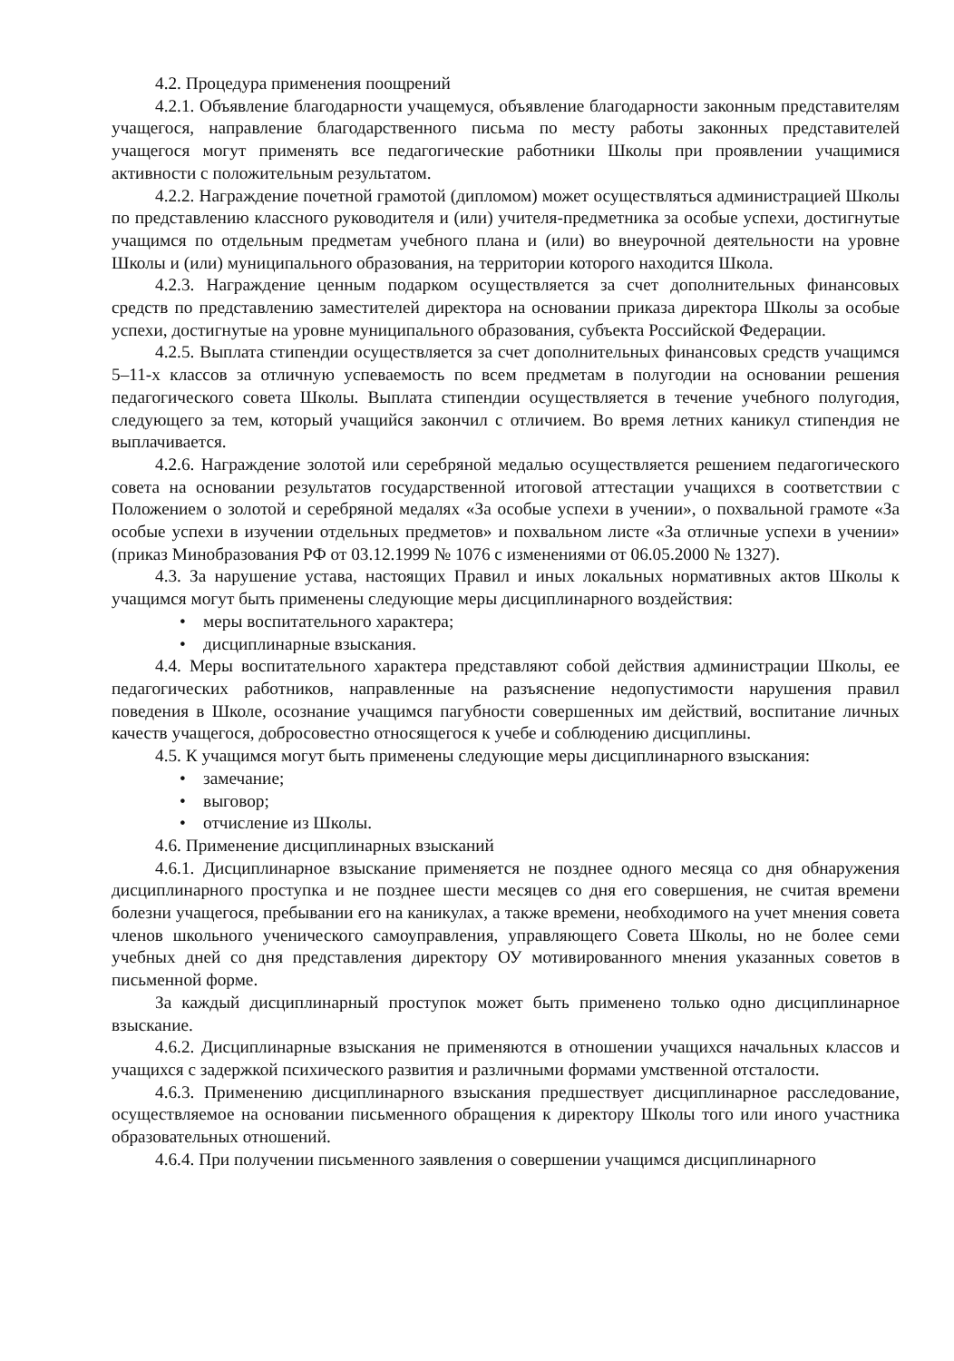4.2. Процедура применения поощрений
4.2.1. Объявление благодарности учащемуся, объявление благодарности законным представителям учащегося, направление благодарственного письма по месту работы законных представителей учащегося могут применять все педагогические работники Школы при проявлении учащимися активности с положительным результатом.
4.2.2. Награждение почетной грамотой (дипломом) может осуществляться администрацией Школы по представлению классного руководителя и (или) учителя-предметника за особые успехи, достигнутые учащимся по отдельным предметам учебного плана и (или) во внеурочной деятельности на уровне Школы и (или) муниципального образования, на территории которого находится Школа.
4.2.3. Награждение ценным подарком осуществляется за счет дополнительных финансовых средств по представлению заместителей директора на основании приказа директора Школы за особые успехи, достигнутые на уровне муниципального образования, субъекта Российской Федерации.
4.2.5. Выплата стипендии осуществляется за счет дополнительных финансовых средств учащимся 5–11-х классов за отличную успеваемость по всем предметам в полугодии на основании решения педагогического совета Школы. Выплата стипендии осуществляется в течение учебного полугодия, следующего за тем, который учащийся закончил с отличием. Во время летних каникул стипендия не выплачивается.
4.2.6. Награждение золотой или серебряной медалью осуществляется решением педагогического совета на основании результатов государственной итоговой аттестации учащихся в соответствии с Положением о золотой и серебряной медалях «За особые успехи в учении», о похвальной грамоте «За особые успехи в изучении отдельных предметов» и похвальном листе «За отличные успехи в учении» (приказ Минобразования РФ от 03.12.1999 № 1076 с изменениями от 06.05.2000 № 1327).
4.3. За нарушение устава, настоящих Правил и иных локальных нормативных актов Школы к учащимся могут быть применены следующие меры дисциплинарного воздействия:
• меры воспитательного характера;
• дисциплинарные взыскания.
4.4. Меры воспитательного характера представляют собой действия администрации Школы, ее педагогических работников, направленные на разъяснение недопустимости нарушения правил поведения в Школе, осознание учащимся пагубности совершенных им действий, воспитание личных качеств учащегося, добросовестно относящегося к учебе и соблюдению дисциплины.
4.5. К учащимся могут быть применены следующие меры дисциплинарного взыскания:
• замечание;
• выговор;
• отчисление из Школы.
4.6. Применение дисциплинарных взысканий
4.6.1. Дисциплинарное взыскание применяется не позднее одного месяца со дня обнаружения дисциплинарного проступка и не позднее шести месяцев со дня его совершения, не считая времени болезни учащегося, пребывании его на каникулах, а также времени, необходимого на учет мнения совета членов школьного ученического самоуправления, управляющего Совета Школы, но не более семи учебных дней со дня представления директору ОУ мотивированного мнения указанных советов в письменной форме.
За каждый дисциплинарный проступок может быть применено только одно дисциплинарное взыскание.
4.6.2. Дисциплинарные взыскания не применяются в отношении учащихся начальных классов и учащихся с задержкой психического развития и различными формами умственной отсталости.
4.6.3. Применению дисциплинарного взыскания предшествует дисциплинарное расследование, осуществляемое на основании письменного обращения к директору Школы того или иного участника образовательных отношений.
4.6.4. При получении письменного заявления о совершении учащимся дисциплинарного